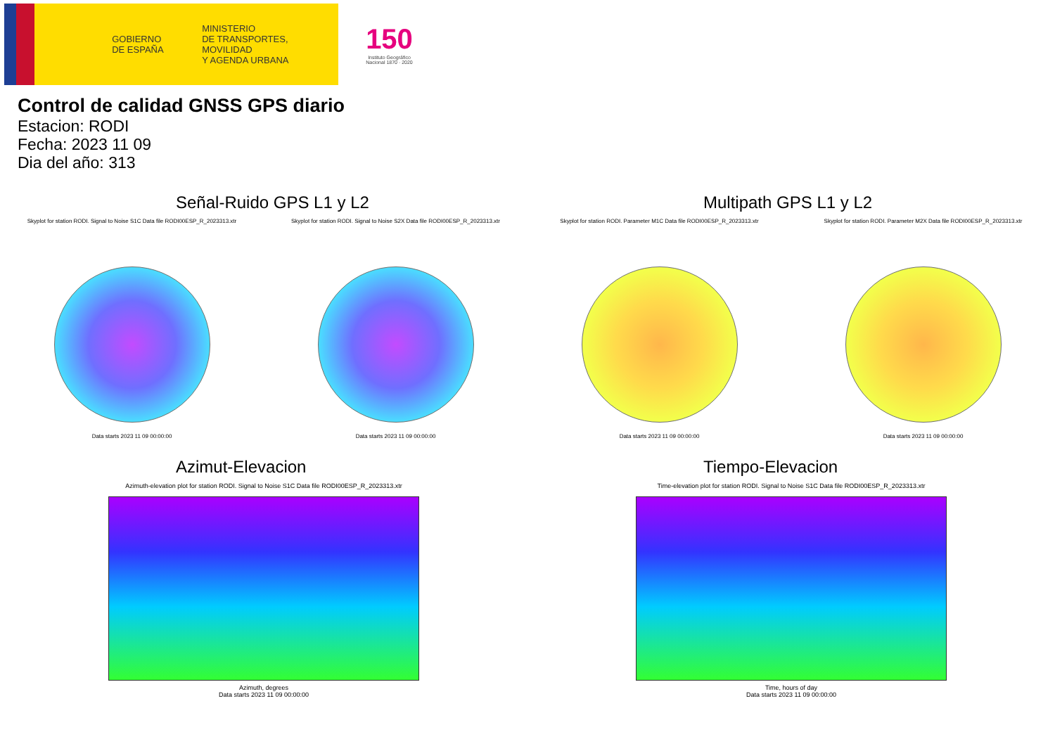GOBIERNO
DE ESPAÑA
MINISTERIO
DE TRANSPORTES, MOVILIDAD
Y AGENDA URBANA
150
Instituto Geográfico Nacional 1870 · 2020
Control de calidad GNSS GPS diario
Estacion: RODI
Fecha: 2023 11 09
Dia del año: 313
Señal-Ruido GPS L1 y L2
Skyplot for station RODI. Signal to Noise S1C Data file RODI00ESP_R_2023313.xtr
Data starts 2023 11 09 00:00:00
Skyplot for station RODI. Signal to Noise S2X Data file RODI00ESP_R_2023313.xtr
Data starts 2023 11 09 00:00:00
Multipath GPS L1 y L2
Skyplot for station RODI. Parameter M1C Data file RODI00ESP_R_2023313.xtr
Data starts 2023 11 09 00:00:00
Skyplot for station RODI. Parameter M2X Data file RODI00ESP_R_2023313.xtr
Data starts 2023 11 09 00:00:00
Azimut-Elevacion
Azimuth-elevation plot for station RODI. Signal to Noise S1C Data file RODI00ESP_R_2023313.xtr
Azimuth, degrees
Data starts 2023 11 09 00:00:00
Tiempo-Elevacion
Time-elevation plot for station RODI. Signal to Noise S1C Data file RODI00ESP_R_2023313.xtr
Time, hours of day
Data starts 2023 11 09 00:00:00